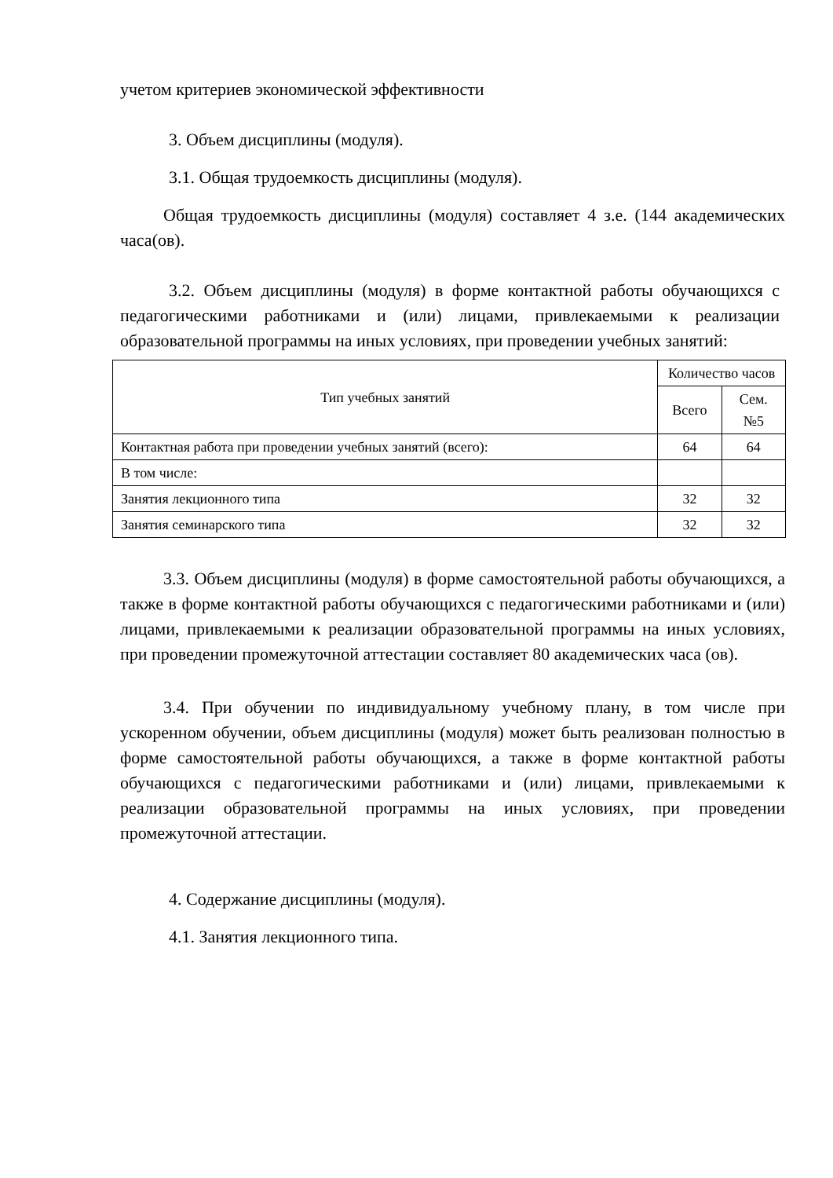учетом критериев экономической эффективности
3. Объем дисциплины (модуля).
3.1. Общая трудоемкость дисциплины (модуля).
Общая трудоемкость дисциплины (модуля) составляет 4 з.е. (144 академических часа(ов).
3.2. Объем дисциплины (модуля) в форме контактной работы обучающихся с педагогическими работниками и (или) лицами, привлекаемыми к реализации образовательной программы на иных условиях, при проведении учебных занятий:
| Тип учебных занятий | Количество часов | |
| --- | --- | --- |
| | Всего | Сем. №5 |
| Контактная работа при проведении учебных занятий (всего): | 64 | 64 |
| В том числе: | | |
| Занятия лекционного типа | 32 | 32 |
| Занятия семинарского типа | 32 | 32 |
3.3. Объем дисциплины (модуля) в форме самостоятельной работы обучающихся, а также в форме контактной работы обучающихся с педагогическими работниками и (или) лицами, привлекаемыми к реализации образовательной программы на иных условиях, при проведении промежуточной аттестации составляет 80 академических часа (ов).
3.4. При обучении по индивидуальному учебному плану, в том числе при ускоренном обучении, объем дисциплины (модуля) может быть реализован полностью в форме самостоятельной работы обучающихся, а также в форме контактной работы обучающихся с педагогическими работниками и (или) лицами, привлекаемыми к реализации образовательной программы на иных условиях, при проведении промежуточной аттестации.
4. Содержание дисциплины (модуля).
4.1. Занятия лекционного типа.